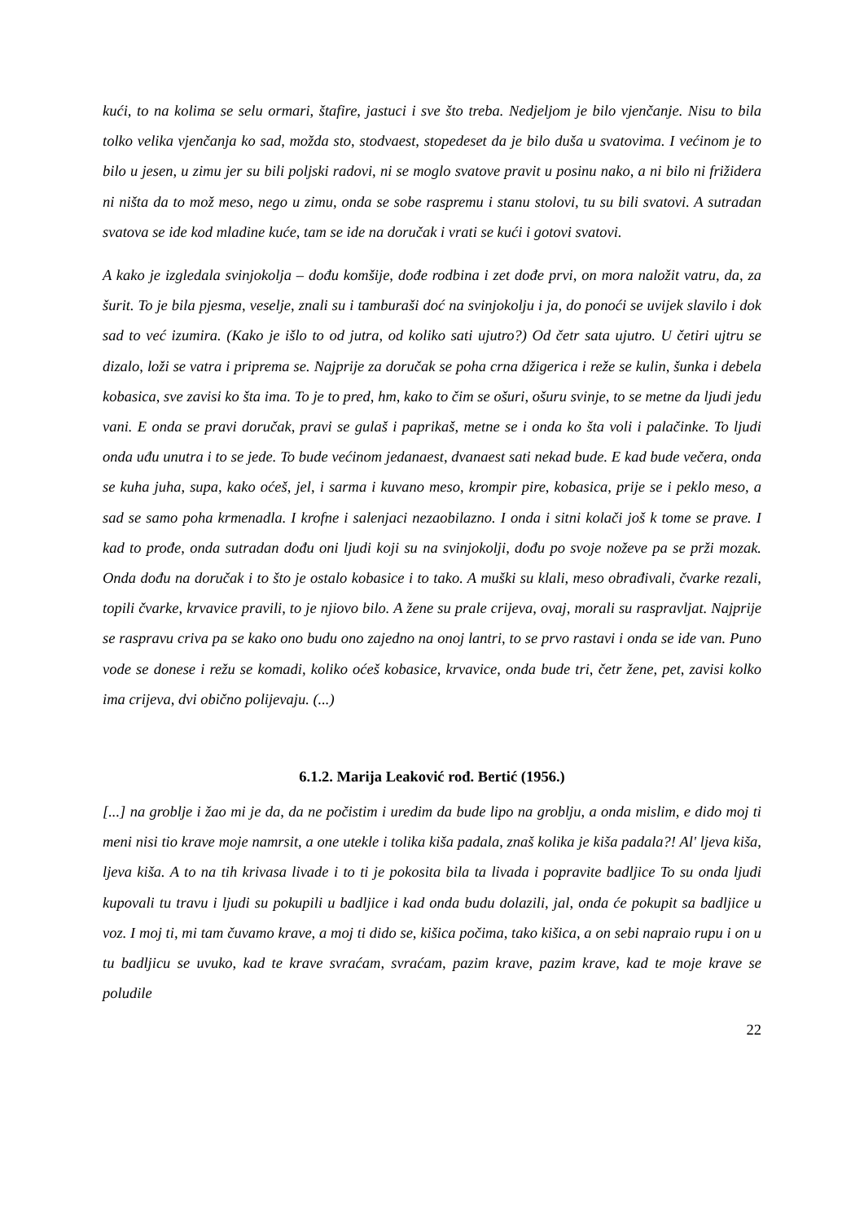kući, to na kolima se selu ormari, štafire, jastuci i sve što treba. Nedjeljom je bilo vjenčanje. Nisu to bila tolko velika vjenčanja ko sad, možda sto, stodvaest, stopedeset da je bilo duša u svatovima. I većinom je to bilo u jesen, u zimu jer su bili poljski radovi, ni se moglo svatove pravit u posinu nako, a ni bilo ni frižidera ni ništa da to mož meso, nego u zimu, onda se sobe raspremu i stanu stolovi, tu su bili svatovi. A sutradan svatova se ide kod mladine kuće, tam se ide na doručak i vrati se kući i gotovi svatovi.
A kako je izgledala svinjokolja – dođu komšije, dođe rodbina i zet dođe prvi, on mora naložit vatru, da, za šurit. To je bila pjesma, veselje, znali su i tamburaši doć na svinjokolju i ja, do ponoći se uvijek slavilo i dok sad to već izumira. (Kako je išlo to od jutra, od koliko sati ujutro?) Od četr sata ujutro. U četiri ujtru se dizalo, loži se vatra i priprema se. Najprije za doručak se poha crna džigerica i reže se kulin, šunka i debela kobasica, sve zavisi ko šta ima. To je to pred, hm, kako to čim se ošuri, ošuru svinje, to se metne da ljudi jedu vani. E onda se pravi doručak, pravi se gulaš i paprikaš, metne se i onda ko šta voli i palačinke. To ljudi onda uđu unutra i to se jede. To bude većinom jedanaest, dvanaest sati nekad bude. E kad bude večera, onda se kuha juha, supa, kako oćeš, jel, i sarma i kuvano meso, krompir pire, kobasica, prije se i peklo meso, a sad se samo poha krmenadla. I krofne i salenjaci nezaobilazno. I onda i sitni kolači još k tome se prave. I kad to prođe, onda sutradan dođu oni ljudi koji su na svinjokolji, dođu po svoje noževe pa se prži mozak. Onda dođu na doručak i to što je ostalo kobasice i to tako. A muški su klali, meso obrađivali, čvarke rezali, topili čvarke, krvavice pravili, to je njiovo bilo. A žene su prale crijeva, ovaj, morali su raspravljat. Najprije se raspravu criva pa se kako ono budu ono zajedno na onoj lantri, to se prvo rastavi i onda se ide van. Puno vode se donese i režu se komadi, koliko oćeš kobasice, krvavice, onda bude tri, četr žene, pet, zavisi kolko ima crijeva, dvi obično polijevaju. (...)
6.1.2. Marija Leaković rođ. Bertić (1956.)
[...] na groblje i žao mi je da, da ne počistim i uredim da bude lipo na groblju, a onda mislim, e dido moj ti meni nisi tio krave moje namrsit, a one utekle i tolika kiša padala, znaš kolika je kiša padala?! Al' ljeva kiša, ljeva kiša. A to na tih krivasa livade i to ti je pokosita bila ta livada i popravite badljice To su onda ljudi kupovali tu travu i ljudi su pokupili u badljice i kad onda budu dolazili, jal, onda će pokupit sa badljice u voz. I moj ti, mi tam čuvamo krave, a moj ti dido se, kišica počima, tako kišica, a on sebi napraio rupu i on u tu badljicu se uvuko, kad te krave svraćam, svraćam, pazim krave, pazim krave, kad te moje krave se poludile
22